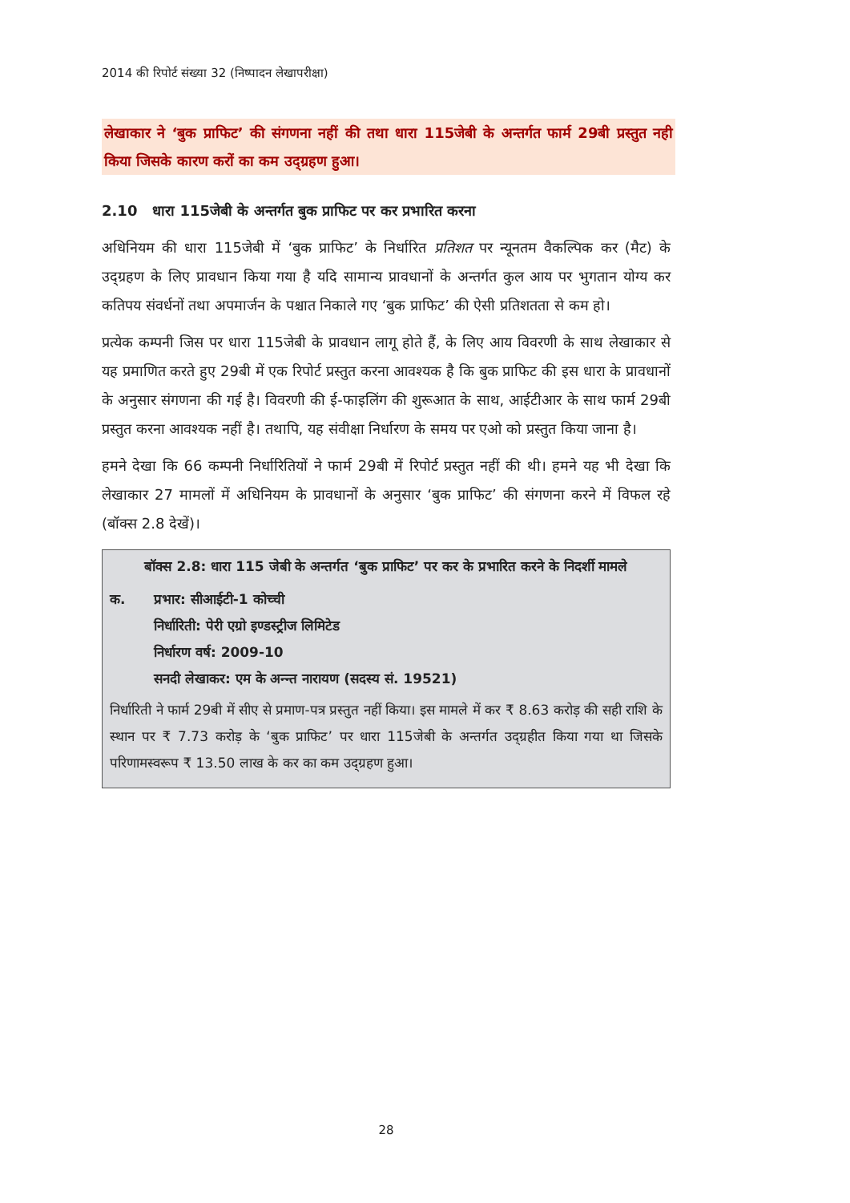2014 की रिपोर्ट संख्या 32 (निष्पादन लेखापरीक्षा)
लेखाकार ने ‘बुक प्राफिट’ की संगणना नहीं की तथा धारा 115जेबी के अन्तर्गत फार्म 29बी प्रस्तुत नही किया जिसके कारण करों का कम उद्ग्रहण हुआ।
2.10 धारा 115जेबी के अन्तर्गत बुक प्राफिट पर कर प्रभारित करना
अधिनियम की धारा 115जेबी में ‘बुक प्राफिट’ के निर्धारित प्रतिशत पर न्यूनतम वैकल्पिक कर (मैट) के उद्ग्रहण के लिए प्रावधान किया गया है यदि सामान्य प्रावधानों के अन्तर्गत कुल आय पर भुगतान योग्य कर कतिपय संवर्धनों तथा अपमार्जन के पश्चात निकाले गए ‘बुक प्राफिट’ की ऐसी प्रतिशतता से कम हो।
प्रत्येक कम्पनी जिस पर धारा 115जेबी के प्रावधान लागू होते हैं, के लिए आय विवरणी के साथ लेखाकार से यह प्रमाणित करते हुए 29बी में एक रिपोर्ट प्रस्तुत करना आवश्यक है कि बुक प्राफिट की इस धारा के प्रावधानों के अनुसार संगणना की गई है। विवरणी की ई-फाइलिंग की शुरूआत के साथ, आईटीआर के साथ फार्म 29बी प्रस्तुत करना आवश्यक नहीं है। तथापि, यह संवीक्षा निर्धारण के समय पर एओ को प्रस्तुत किया जाना है।
हमने देखा कि 66 कम्पनी निर्धारितियों ने फार्म 29बी में रिपोर्ट प्रस्तुत नहीं की थी। हमने यह भी देखा कि लेखाकार 27 मामलों में अधिनियम के प्रावधानों के अनुसार ‘बुक प्राफिट’ की संगणना करने में विफल रहे (बॉक्स 2.8 देखें)।
बॉक्स 2.8: धारा 115 जेबी के अन्तर्गत ‘बुक प्राफिट’ पर कर के प्रभारित करने के निदर्शी मामले
क. प्रभार: सीआईटी-1 कोच्ची
निर्धारिती: पेरी एग्रो इण्डस्ट्रीज लिमिटेड
निर्धारण वर्ष: 2009-10
सनदी लेखाकर: एम के अन्न्त नारायण (सदस्य सं. 19521)
निर्धारिती ने फार्म 29बी में सीए से प्रमाण-पत्र प्रस्तुत नहीं किया। इस मामले में कर ₹ 8.63 करोड़ की सही राशि के स्थान पर ₹ 7.73 करोड़ के ‘बुक प्राफिट’ पर धारा 115जेबी के अन्तर्गत उद्ग्रहीत किया गया था जिसके परिणामस्वरूप ₹ 13.50 लाख के कर का कम उद्ग्रहण हुआ।
28